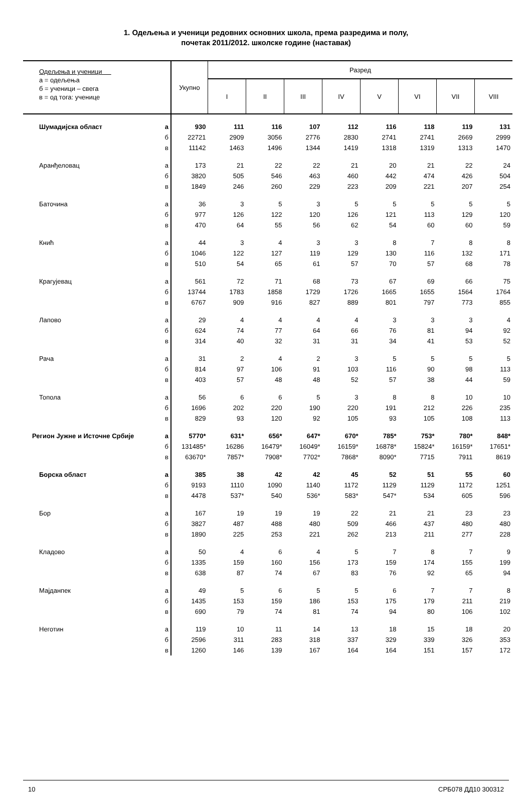1. Одељења и ученици редовних основних школа, према разредима и полу,
почетак 2011/2012. школске године (наставак)
| Одељења и ученици а = одељења б = ученици – свега в = од тога: ученице | | Укупно | Разред | | | | | | | |
| --- | --- | --- | --- | --- | --- | --- | --- | --- | --- | --- |
| | | | I | II | III | IV | V | VI | VII | VIII |
| Шумадијска област | а | 930 | 111 | 116 | 107 | 112 | 116 | 118 | 119 | 131 |
| | б | 22721 | 2909 | 3056 | 2776 | 2830 | 2741 | 2741 | 2669 | 2999 |
| | в | 11142 | 1463 | 1496 | 1344 | 1419 | 1318 | 1319 | 1313 | 1470 |
| Аранђеловац | а | 173 | 21 | 22 | 22 | 21 | 20 | 21 | 22 | 24 |
| | б | 3820 | 505 | 546 | 463 | 460 | 442 | 474 | 426 | 504 |
| | в | 1849 | 246 | 260 | 229 | 223 | 209 | 221 | 207 | 254 |
| Баточина | а | 36 | 3 | 5 | 3 | 5 | 5 | 5 | 5 | 5 |
| | б | 977 | 126 | 122 | 120 | 126 | 121 | 113 | 129 | 120 |
| | в | 470 | 64 | 55 | 56 | 62 | 54 | 60 | 60 | 59 |
| Кнић | а | 44 | 3 | 4 | 3 | 3 | 8 | 7 | 8 | 8 |
| | б | 1046 | 122 | 127 | 119 | 129 | 130 | 116 | 132 | 171 |
| | в | 510 | 54 | 65 | 61 | 57 | 70 | 57 | 68 | 78 |
| Крагујевац | а | 561 | 72 | 71 | 68 | 73 | 67 | 69 | 66 | 75 |
| | б | 13744 | 1783 | 1858 | 1729 | 1726 | 1665 | 1655 | 1564 | 1764 |
| | в | 6767 | 909 | 916 | 827 | 889 | 801 | 797 | 773 | 855 |
| Лапово | а | 29 | 4 | 4 | 4 | 4 | 3 | 3 | 3 | 4 |
| | б | 624 | 74 | 77 | 64 | 66 | 76 | 81 | 94 | 92 |
| | в | 314 | 40 | 32 | 31 | 31 | 34 | 41 | 53 | 52 |
| Рача | а | 31 | 2 | 4 | 2 | 3 | 5 | 5 | 5 | 5 |
| | б | 814 | 97 | 106 | 91 | 103 | 116 | 90 | 98 | 113 |
| | в | 403 | 57 | 48 | 48 | 52 | 57 | 38 | 44 | 59 |
| Топола | а | 56 | 6 | 6 | 5 | 3 | 8 | 8 | 10 | 10 |
| | б | 1696 | 202 | 220 | 190 | 220 | 191 | 212 | 226 | 235 |
| | в | 829 | 93 | 120 | 92 | 105 | 93 | 105 | 108 | 113 |
| Регион Јужне и Источне Србије | а | 5770* | 631* | 656* | 647* | 670* | 785* | 753* | 780* | 848* |
| | б | 131485* | 16286 | 16479* | 16049* | 16159* | 16878* | 15824* | 16159* | 17651* |
| | в | 63670* | 7857* | 7908* | 7702* | 7868* | 8090* | 7715 | 7911 | 8619 |
| Борска област | а | 385 | 38 | 42 | 42 | 45 | 52 | 51 | 55 | 60 |
| | б | 9193 | 1110 | 1090 | 1140 | 1172 | 1129 | 1129 | 1172 | 1251 |
| | в | 4478 | 537* | 540 | 536* | 583* | 547* | 534 | 605 | 596 |
| Бор | а | 167 | 19 | 19 | 19 | 22 | 21 | 21 | 23 | 23 |
| | б | 3827 | 487 | 488 | 480 | 509 | 466 | 437 | 480 | 480 |
| | в | 1890 | 225 | 253 | 221 | 262 | 213 | 211 | 277 | 228 |
| Кладово | а | 50 | 4 | 6 | 4 | 5 | 7 | 8 | 7 | 9 |
| | б | 1335 | 159 | 160 | 156 | 173 | 159 | 174 | 155 | 199 |
| | в | 638 | 87 | 74 | 67 | 83 | 76 | 92 | 65 | 94 |
| Мајданпек | а | 49 | 5 | 6 | 5 | 5 | 6 | 7 | 7 | 8 |
| | б | 1435 | 153 | 159 | 186 | 153 | 175 | 179 | 211 | 219 |
| | в | 690 | 79 | 74 | 81 | 74 | 94 | 80 | 106 | 102 |
| Неготин | а | 119 | 10 | 11 | 14 | 13 | 18 | 15 | 18 | 20 |
| | б | 2596 | 311 | 283 | 318 | 337 | 329 | 339 | 326 | 353 |
| | в | 1260 | 146 | 139 | 167 | 164 | 164 | 151 | 157 | 172 |
10 СРБ078 ДД10 300312